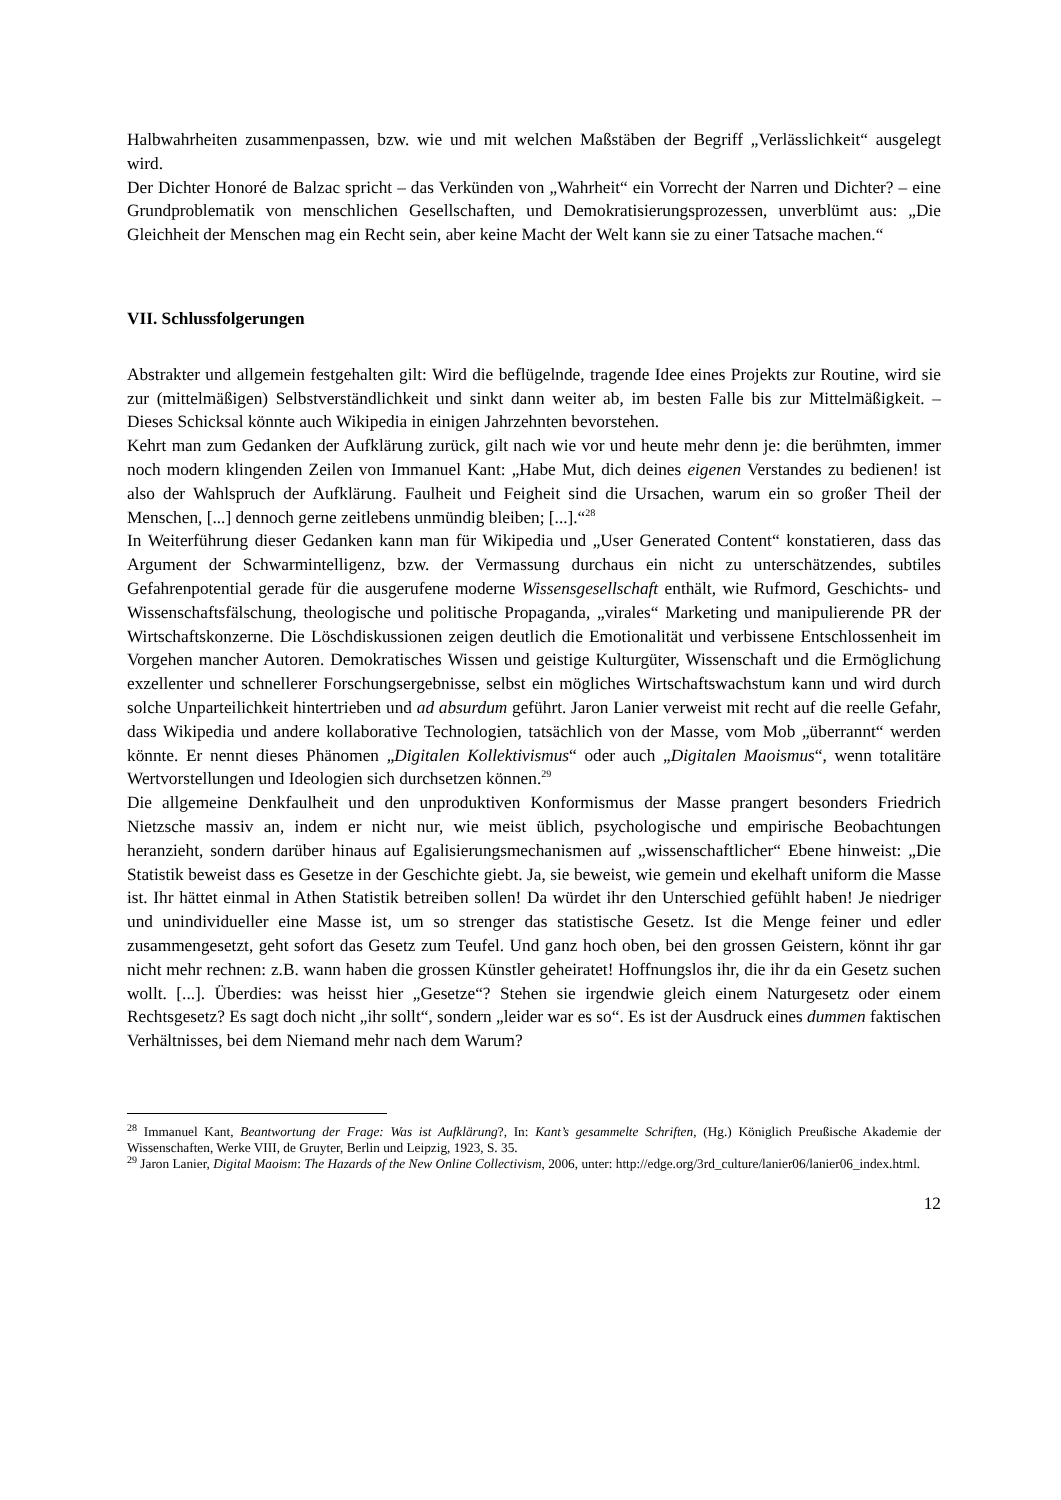Halbwahrheiten zusammenpassen, bzw. wie und mit welchen Maßstäben der Begriff „Verlässlichkeit“ ausgelegt wird.
Der Dichter Honoré de Balzac spricht – das Verkünden von „Wahrheit“ ein Vorrecht der Narren und Dichter? – eine Grundproblematik von menschlichen Gesellschaften, und Demokratisierungsprozessen, unverblümt aus: „Die Gleichheit der Menschen mag ein Recht sein, aber keine Macht der Welt kann sie zu einer Tatsache machen.“
VII. Schlussfolgerungen
Abstrakter und allgemein festgehalten gilt: Wird die beflügelnde, tragende Idee eines Projekts zur Routine, wird sie zur (mittelmäßigen) Selbstverständlichkeit und sinkt dann weiter ab, im besten Falle bis zur Mittelmäßigkeit. – Dieses Schicksal könnte auch Wikipedia in einigen Jahrzehnten bevorstehen.
Kehrt man zum Gedanken der Aufklärung zurück, gilt nach wie vor und heute mehr denn je: die berühmten, immer noch modern klingenden Zeilen von Immanuel Kant: „Habe Mut, dich deines eigenen Verstandes zu bedienen! ist also der Wahlspruch der Aufklärung. Faulheit und Feigheit sind die Ursachen, warum ein so großer Theil der Menschen, [...] dennoch gerne zeitlebens unmündig bleiben; [...].“<sup>28</sup>
In Weiterführung dieser Gedanken kann man für Wikipedia und „User Generated Content“ konstatieren, dass das Argument der Schwarmintelligenz, bzw. der Vermassung durchaus ein nicht zu unterschätzendes, subtiles Gefahrenpotential gerade für die ausgerufene moderne Wissensgesellschaft enthält, wie Rufmord, Geschichts- und Wissenschaftsfälschung, theologische und politische Propaganda, „virales“ Marketing und manipulierende PR der Wirtschaftskonzerne. Die Löschdiskussionen zeigen deutlich die Emotionalität und verbissene Entschlossenheit im Vorgehen mancher Autoren. Demokratisches Wissen und geistige Kulturgüter, Wissenschaft und die Ermöglichung exzellenter und schnellerer Forschungsergebnisse, selbst ein mögliches Wirtschaftswachstum kann und wird durch solche Unparteilichkeit hintertrieben und ad absurdum geführt. Jaron Lanier verweist mit recht auf die reelle Gefahr, dass Wikipedia und andere kollaborative Technologien, tatsächlich von der Masse, vom Mob „überrannt“ werden könnte. Er nennt dieses Phänomen „Digitalen Kollektivismus“ oder auch „Digitalen Maoismus“, wenn totalitäre Wertvorstellungen und Ideologien sich durchsetzen können.<sup>29</sup>
Die allgemeine Denkfaulheit und den unproduktiven Konformismus der Masse prangert besonders Friedrich Nietzsche massiv an, indem er nicht nur, wie meist üblich, psychologische und empirische Beobachtungen heranzieht, sondern darüber hinaus auf Egalisierungsmechanismen auf „wissenschaftlicher“ Ebene hinweist: „Die Statistik beweist dass es Gesetze in der Geschichte giebt. Ja, sie beweist, wie gemein und ekelhaft uniform die Masse ist. Ihr hättet einmal in Athen Statistik betreiben sollen! Da würdet ihr den Unterschied gefühlt haben! Je niedriger und unindividueller eine Masse ist, um so strenger das statistische Gesetz. Ist die Menge feiner und edler zusammengesetzt, geht sofort das Gesetz zum Teufel. Und ganz hoch oben, bei den grossen Geistern, könnt ihr gar nicht mehr rechnen: z.B. wann haben die grossen Künstler geheiratet! Hoffnungslos ihr, die ihr da ein Gesetz suchen wollt. [...]. Überdies: was heisst hier „Gesetze“? Stehen sie irgendwie gleich einem Naturgesetz oder einem Rechtsgesetz? Es sagt doch nicht „ihr sollt“, sondern „leider war es so“. Es ist der Ausdruck eines dummen faktischen Verhältnisses, bei dem Niemand mehr nach dem Warum?
<sup>28</sup> Immanuel Kant, Beantwortung der Frage: Was ist Aufklärung?, In: Kant’s gesammelte Schriften, (Hg.) Königlich Preußische Akademie der Wissenschaften, Werke VIII, de Gruyter, Berlin und Leipzig, 1923, S. 35.
<sup>29</sup> Jaron Lanier, Digital Maoism: The Hazards of the New Online Collectivism, 2006, unter: http://edge.org/3rd_culture/lanier06/lanier06_index.html.
12